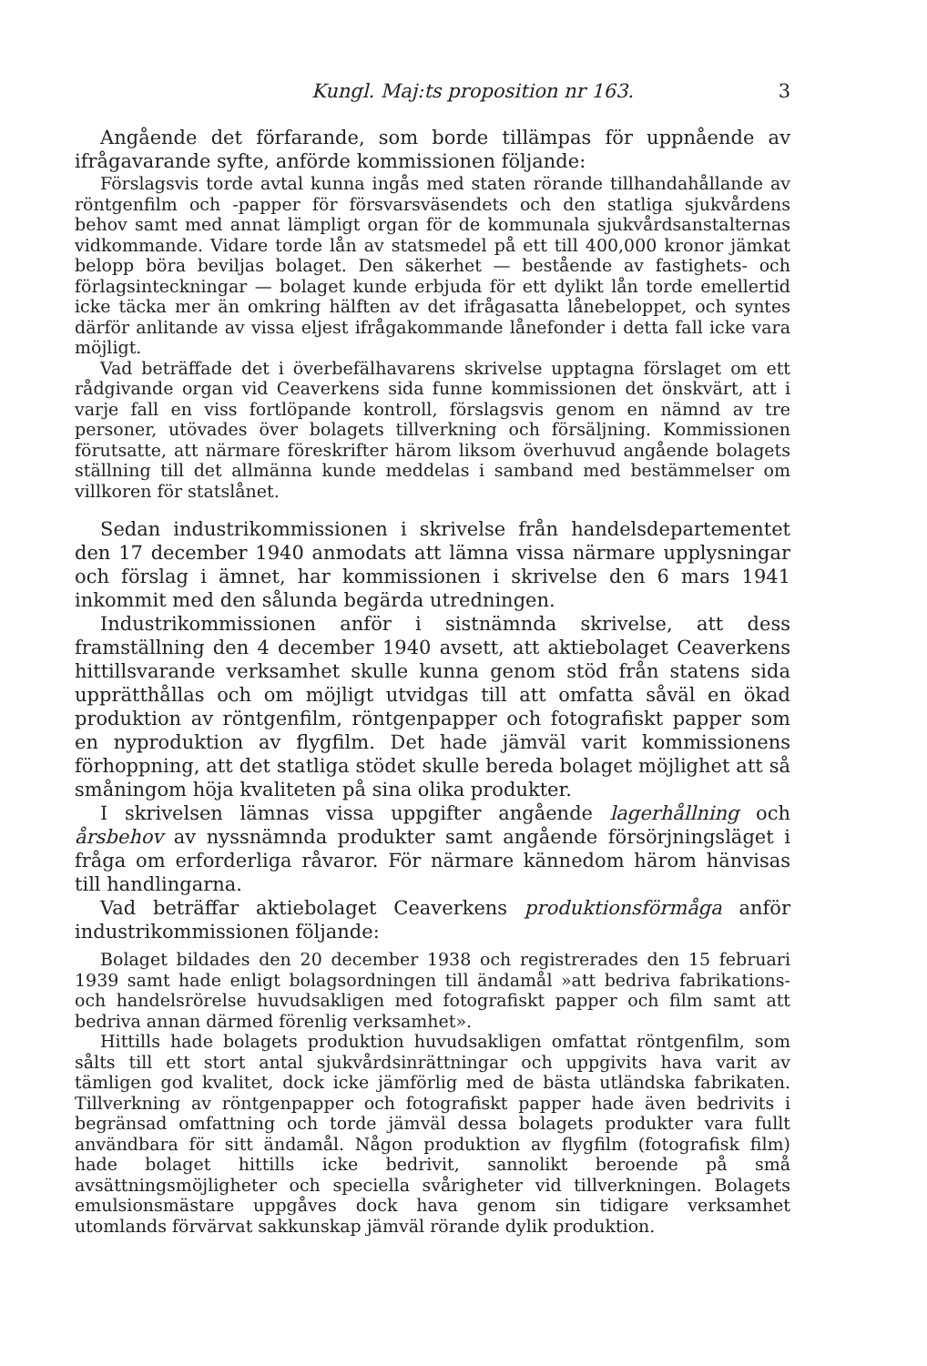Kungl. Maj:ts proposition nr 163. 3
Angående det förfarande, som borde tillämpas för uppnående av ifrågavarande syfte, anförde kommissionen följande:
Förslagsvis torde avtal kunna ingås med staten rörande tillhandahållande av röntgenfilm och -papper för försvarsväsendets och den statliga sjukvårdens behov samt med annat lämpligt organ för de kommunala sjukvårdsanstalternas vidkommande. Vidare torde lån av statsmedel på ett till 400,000 kronor jämkat belopp böra beviljas bolaget. Den säkerhet — bestående av fastighets- och förlagsinteckningar — bolaget kunde erbjuda för ett dylikt lån torde emellertid icke täcka mer än omkring hälften av det ifrågasatta lånebeloppet, och syntes därför anlitande av vissa eljest ifrågakommande lånefonder i detta fall icke vara möjligt.
Vad beträffade det i överbefälhavarens skrivelse upptagna förslaget om ett rådgivande organ vid Ceaverkens sida funne kommissionen det önskvärt, att i varje fall en viss fortlöpande kontroll, förslagsvis genom en nämnd av tre personer, utövades över bolagets tillverkning och försäljning. Kommissionen förutsatte, att närmare föreskrifter härom liksom överhuvud angående bolagets ställning till det allmänna kunde meddelas i samband med bestämmelser om villkoren för statslånet.
Sedan industrikommissionen i skrivelse från handelsdepartementet den 17 december 1940 anmodats att lämna vissa närmare upplysningar och förslag i ämnet, har kommissionen i skrivelse den 6 mars 1941 inkommit med den sålunda begärda utredningen.
Industrikommissionen anför i sistnämnda skrivelse, att dess framställning den 4 december 1940 avsett, att aktiebolaget Ceaverkens hittillsvarande verksamhet skulle kunna genom stöd från statens sida upprätthållas och om möjligt utvidgas till att omfatta såväl en ökad produktion av röntgenfilm, röntgenpapper och fotografiskt papper som en nyproduktion av flygfilm. Det hade jämväl varit kommissionens förhoppning, att det statliga stödet skulle bereda bolaget möjlighet att så småningom höja kvaliteten på sina olika produkter.
I skrivelsen lämnas vissa uppgifter angående lagerhållning och årsbehov av nyssnämnda produkter samt angående försörjningsläget i fråga om erforderliga råvaror. För närmare kännedom härom hänvisas till handlingarna.
Vad beträffar aktiebolaget Ceaverkens produktionsförmåga anför industrikommissionen följande:
Bolaget bildades den 20 december 1938 och registrerades den 15 februari 1939 samt hade enligt bolagsordningen till ändamål »att bedriva fabrikations- och handelsrörelse huvudsakligen med fotografiskt papper och film samt att bedriva annan därmed förenlig verksamhet».
Hittills hade bolagets produktion huvudsakligen omfattat röntgenfilm, som sålts till ett stort antal sjukvårdsinrättningar och uppgivits hava varit av tämligen god kvalitet, dock icke jämförlig med de bästa utländska fabrikaten. Tillverkning av röntgenpapper och fotografiskt papper hade även bedrivits i begränsad omfattning och torde jämväl dessa bolagets produkter vara fullt användbara för sitt ändamål. Någon produktion av flygfilm (fotografisk film) hade bolaget hittills icke bedrivit, sannolikt beroende på små avsättningsmöjligheter och speciella svårigheter vid tillverkningen. Bolagets emulsionsmästare uppgåves dock hava genom sin tidigare verksamhet utomlands förvärvat sakkunskap jämväl rörande dylik produktion.